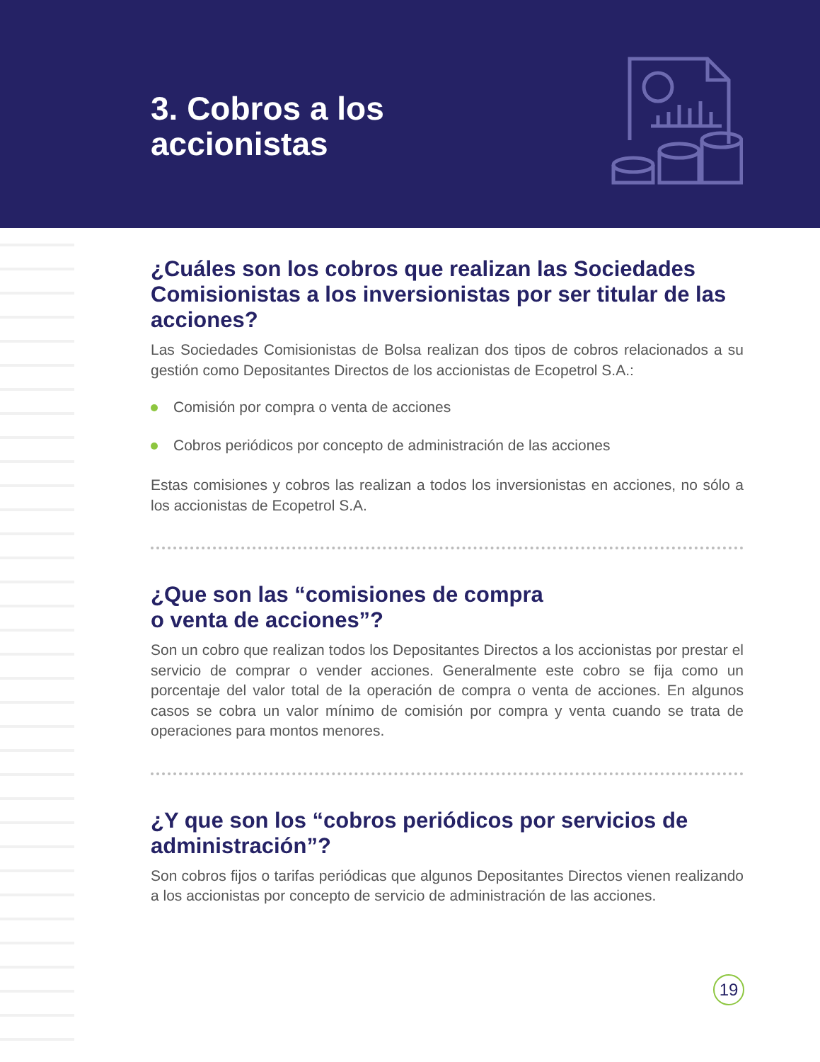3. Cobros a los
accionistas
¿Cuáles son los cobros que realizan las Sociedades Comisionistas a los inversionistas por ser titular de las acciones?
Las Sociedades Comisionistas de Bolsa realizan dos tipos de cobros relacionados a su gestión como Depositantes Directos de los accionistas de Ecopetrol S.A.:
Comisión por compra o venta de acciones
Cobros periódicos por concepto de administración de las acciones
Estas comisiones y cobros las realizan a todos los inversionistas en acciones, no sólo a los accionistas de Ecopetrol S.A.
¿Que son las “comisiones de compra
o venta de acciones”?
Son un cobro que realizan todos los Depositantes Directos a los accionistas por prestar el servicio de comprar o vender acciones. Generalmente este cobro se fija como un porcentaje del valor total de la operación de compra o venta de acciones. En algunos casos se cobra un valor mínimo de comisión por compra y venta cuando se trata de operaciones para montos menores.
¿Y que son los “cobros periódicos por servicios de administración”?
Son cobros fijos o tarifas periódicas que algunos Depositantes Directos vienen realizando a los accionistas por concepto de servicio de administración de las acciones.
19